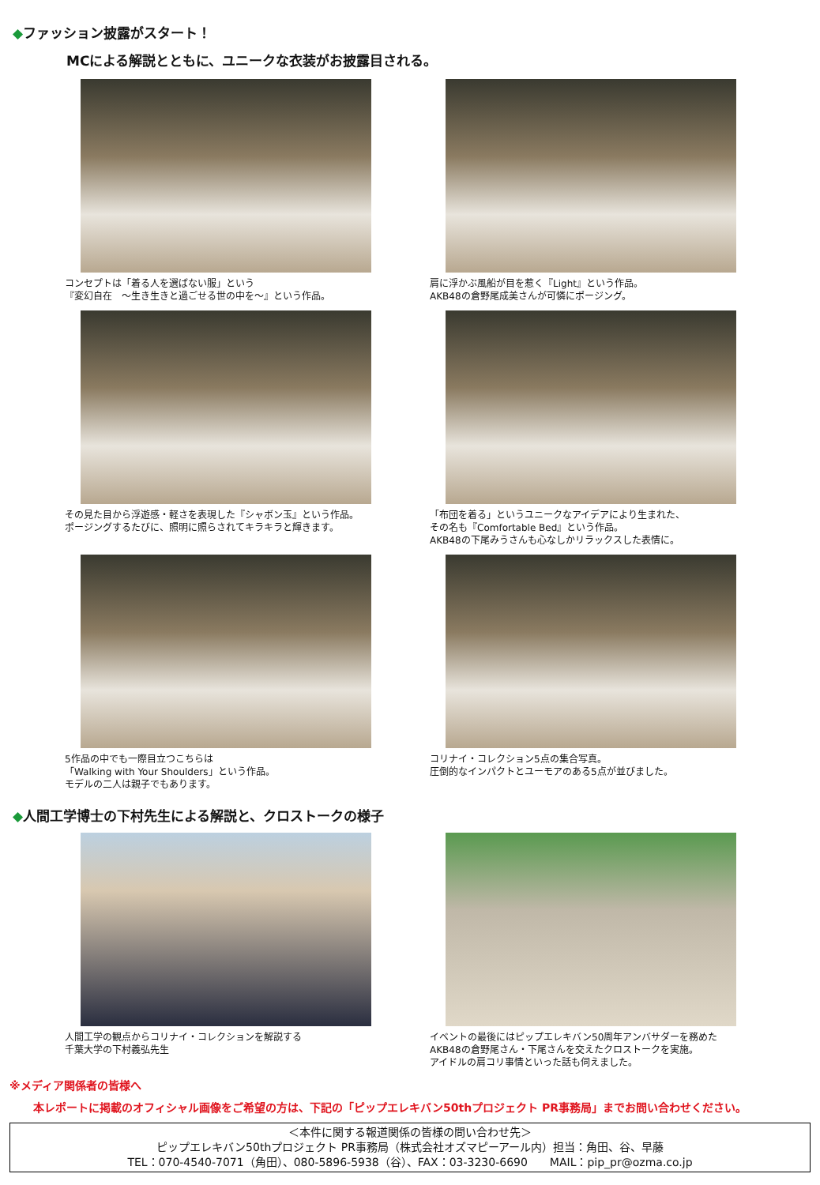◆ファッション披露がスタート！
MCによる解説とともに、ユニークな衣装がお披露目される。
コンセプトは「着る人を選ばない服」という
『変幻自在　～生き生きと過ごせる世の中を～』という作品。
肩に浮かぶ風船が目を惹く『Light』という作品。
AKB48の倉野尾成美さんが可憐にポージング。
その見た目から浮遊感・軽さを表現した『シャボン玉』という作品。
ポージングするたびに、照明に照らされてキラキラと輝きます。
「布団を着る」というユニークなアイデアにより生まれた、
その名も『Comfortable Bed』という作品。
AKB48の下尾みうさんも心なしかリラックスした表情に。
5作品の中でも一際目立つこちらは
「Walking with Your Shoulders」という作品。
モデルの二人は親子でもあります。
コリナイ・コレクション5点の集合写真。
圧倒的なインパクトとユーモアのある5点が並びました。
◆人間工学博士の下村先生による解説と、クロストークの様子
人間工学の観点からコリナイ・コレクションを解説する
千葉大学の下村義弘先生
イベントの最後にはピップエレキバン50周年アンバサダーを務めた
AKB48の倉野尾さん・下尾さんを交えたクロストークを実施。
アイドルの肩コリ事情といった話も伺えました。
※メディア関係者の皆様へ
本レポートに掲載のオフィシャル画像をご希望の方は、下記の「ピップエレキバン50thプロジェクト PR事務局」までお問い合わせください。
＜本件に関する報道関係の皆様の問い合わせ先＞
ピップエレキバン50thプロジェクト PR事務局（株式会社オズマピーアール内）担当：角田、谷、早藤
TEL：070-4540-7071（角田）、080-5896-5938（谷）、FAX：03-3230-6690　　MAIL：pip_pr@ozma.co.jp